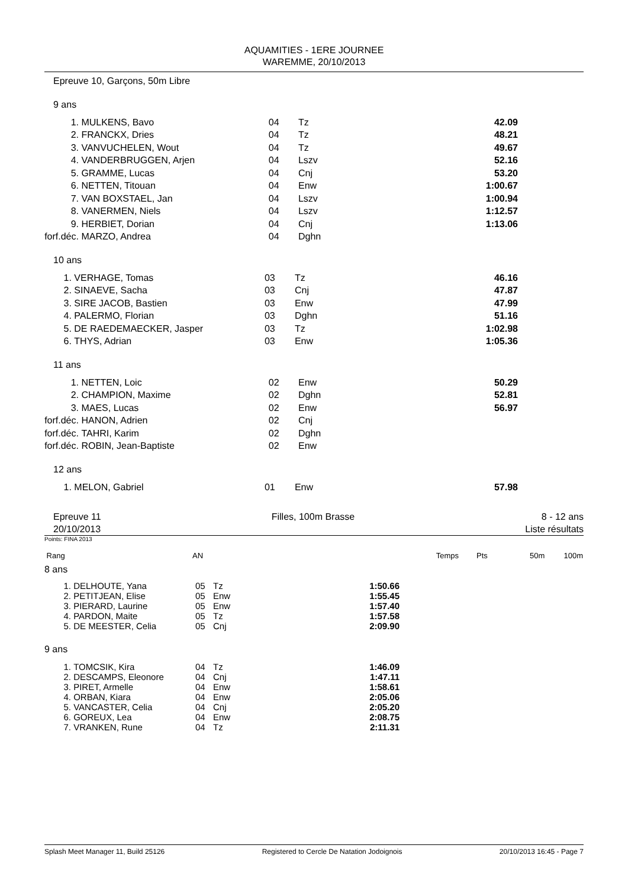AQUAMITIES - 1ERE JOURNEE
WAREMME, 20/10/2013
Epreuve 10, Garçons, 50m Libre
9 ans
| 1. | MULKENS, Bavo | 04 | Tz | 42.09 |
| 2. | FRANCKX, Dries | 04 | Tz | 48.21 |
| 3. | VANVUCHELEN, Wout | 04 | Tz | 49.67 |
| 4. | VANDERBRUGGEN, Arjen | 04 | Lszv | 52.16 |
| 5. | GRAMME, Lucas | 04 | Cnj | 53.20 |
| 6. | NETTEN, Titouan | 04 | Enw | 1:00.67 |
| 7. | VAN BOXSTAEL, Jan | 04 | Lszv | 1:00.94 |
| 8. | VANERMEN, Niels | 04 | Lszv | 1:12.57 |
| 9. | HERBIET, Dorian | 04 | Cnj | 1:13.06 |
| forf.déc. | MARZO, Andrea | 04 | Dghn | |
10 ans
| 1. | VERHAGE, Tomas | 03 | Tz | 46.16 |
| 2. | SINAEVE, Sacha | 03 | Cnj | 47.87 |
| 3. | SIRE JACOB, Bastien | 03 | Enw | 47.99 |
| 4. | PALERMO, Florian | 03 | Dghn | 51.16 |
| 5. | DE RAEDEMAECKER, Jasper | 03 | Tz | 1:02.98 |
| 6. | THYS, Adrian | 03 | Enw | 1:05.36 |
11 ans
| 1. | NETTEN, Loic | 02 | Enw | 50.29 |
| 2. | CHAMPION, Maxime | 02 | Dghn | 52.81 |
| 3. | MAES, Lucas | 02 | Enw | 56.97 |
| forf.déc. | HANON, Adrien | 02 | Cnj | |
| forf.déc. | TAHRI, Karim | 02 | Dghn | |
| forf.déc. | ROBIN, Jean-Baptiste | 02 | Enw | |
12 ans
| 1. | MELON, Gabriel | 01 | Enw | 57.98 |
Epreuve 11
20/10/2013
Filles, 100m Brasse 8 - 12 ans
Liste résultats
Points: FINA 2013
| Rang | AN | | Temps | Pts | 50m | 100m |
8 ans
| 1. | DELHOUTE, Yana | 05 | Tz | 1:50.66 | |
| 2. | PETITJEAN, Elise | 05 | Enw | 1:55.45 | |
| 3. | PIERARD, Laurine | 05 | Enw | 1:57.40 | |
| 4. | PARDON, Maite | 05 | Tz | 1:57.58 | |
| 5. | DE MEESTER, Celia | 05 | Cnj | 2:09.90 | |
9 ans
| 1. | TOMCSIK, Kira | 04 | Tz | 1:46.09 | |
| 2. | DESCAMPS, Eleonore | 04 | Cnj | 1:47.11 | |
| 3. | PIRET, Armelle | 04 | Enw | 1:58.61 | |
| 4. | ORBAN, Kiara | 04 | Enw | 2:05.06 | |
| 5. | VANCASTER, Celia | 04 | Cnj | 2:05.20 | |
| 6. | GOREUX, Lea | 04 | Enw | 2:08.75 | |
| 7. | VRANKEN, Rune | 04 | Tz | 2:11.31 | |
Splash Meet Manager 11, Build 25126 Registered to Cercle De Natation Jodoignois 20/10/2013 16:45 - Page 7